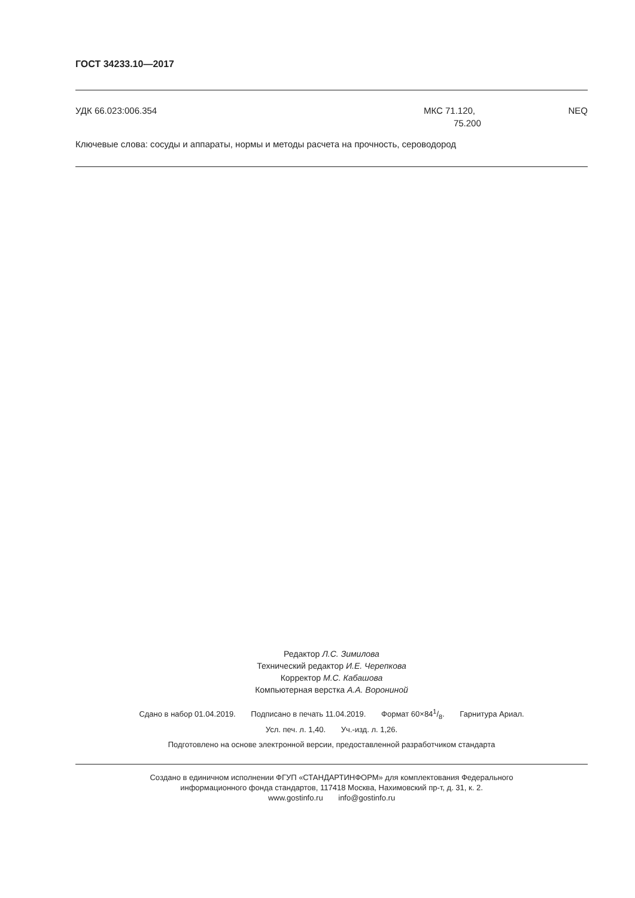ГОСТ 34233.10—2017
УДК 66.023:006.354 МКС 71.120,
75.200
NEQ
Ключевые слова: сосуды и аппараты, нормы и методы расчета на прочность, сероводород
Редактор Л.С. Зимилова
Технический редактор И.Е. Черепкова
Корректор М.С. Кабашова
Компьютерная верстка А.А. Ворониной
Сдано в набор 01.04.2019. Подписано в печать 11.04.2019. Формат 60×841/8. Гарнитура Ариал.
Усл. печ. л. 1,40. Уч.-изд. л. 1,26.
Подготовлено на основе электронной версии, предоставленной разработчиком стандарта
Создано в единичном исполнении ФГУП «СТАНДАРТИНФОРМ» для комплектования Федерального
информационного фонда стандартов, 117418 Москва, Нахимовский пр-т, д. 31, к. 2.
www.gostinfo.ru info@gostinfo.ru